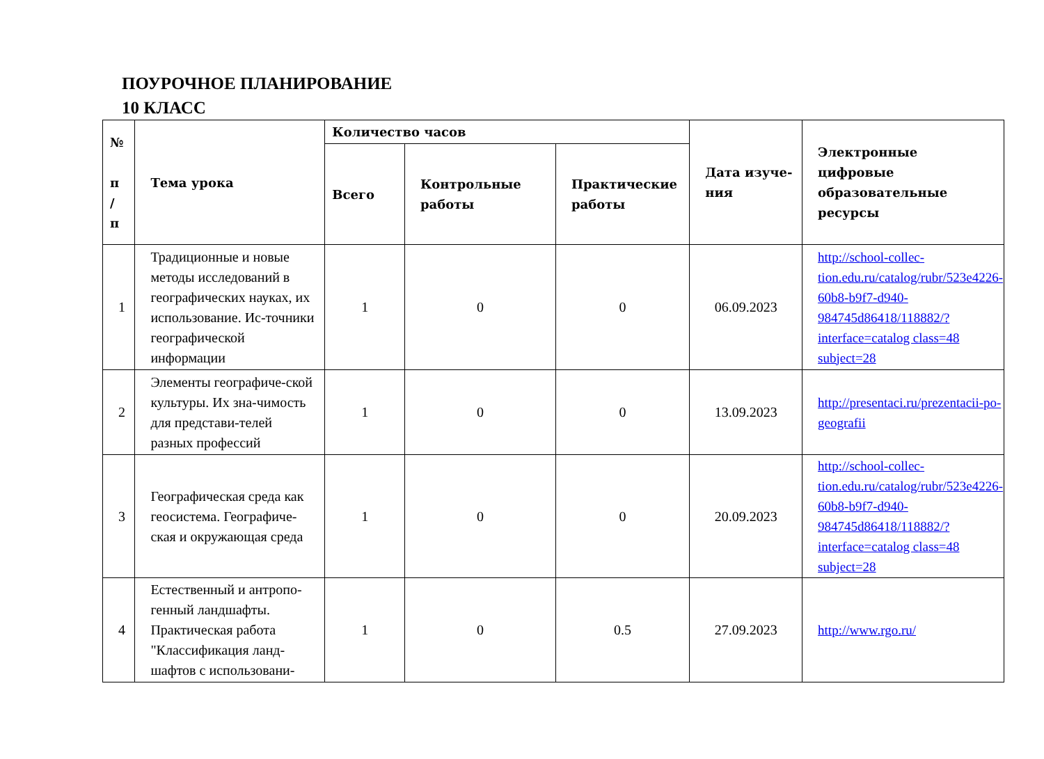ПОУРОЧНОЕ ПЛАНИРОВАНИЕ
10 КЛАСС
| № п / п | Тема урока | Количество часов | | | Дата изуче-ния | Электронные цифровые образовательные ресурсы |
| --- | --- | --- | --- | --- | --- | --- |
| | | Всего | Контрольные работы | Практические работы | | |
| 1 | Традиционные и новые методы исследований в географических науках, их использование. Ис-точники географической информации | 1 | 0 | 0 | 06.09.2023 | http://school-collec-tion.edu.ru/catalog/rubr/523e4226-60b8-b9f7-d940-984745d86418/118882/?interface=catalog class=48 subject=28 |
| 2 | Элементы географиче-ской культуры. Их зна-чимость для представи-телей разных профессий | 1 | 0 | 0 | 13.09.2023 | http://presentaci.ru/prezentacii-po-geografii |
| 3 | Географическая среда как геосистема. Географиче-ская и окружающая среда | 1 | 0 | 0 | 20.09.2023 | http://school-collec-tion.edu.ru/catalog/rubr/523e4226-60b8-b9f7-d940-984745d86418/118882/?interface=catalog class=48 subject=28 |
| 4 | Естественный и антропо-генный ландшафты. Практическая работа "Классификация ланд-шафтов с использовани- | 1 | 0 | 0.5 | 27.09.2023 | http://www.rgo.ru/ |